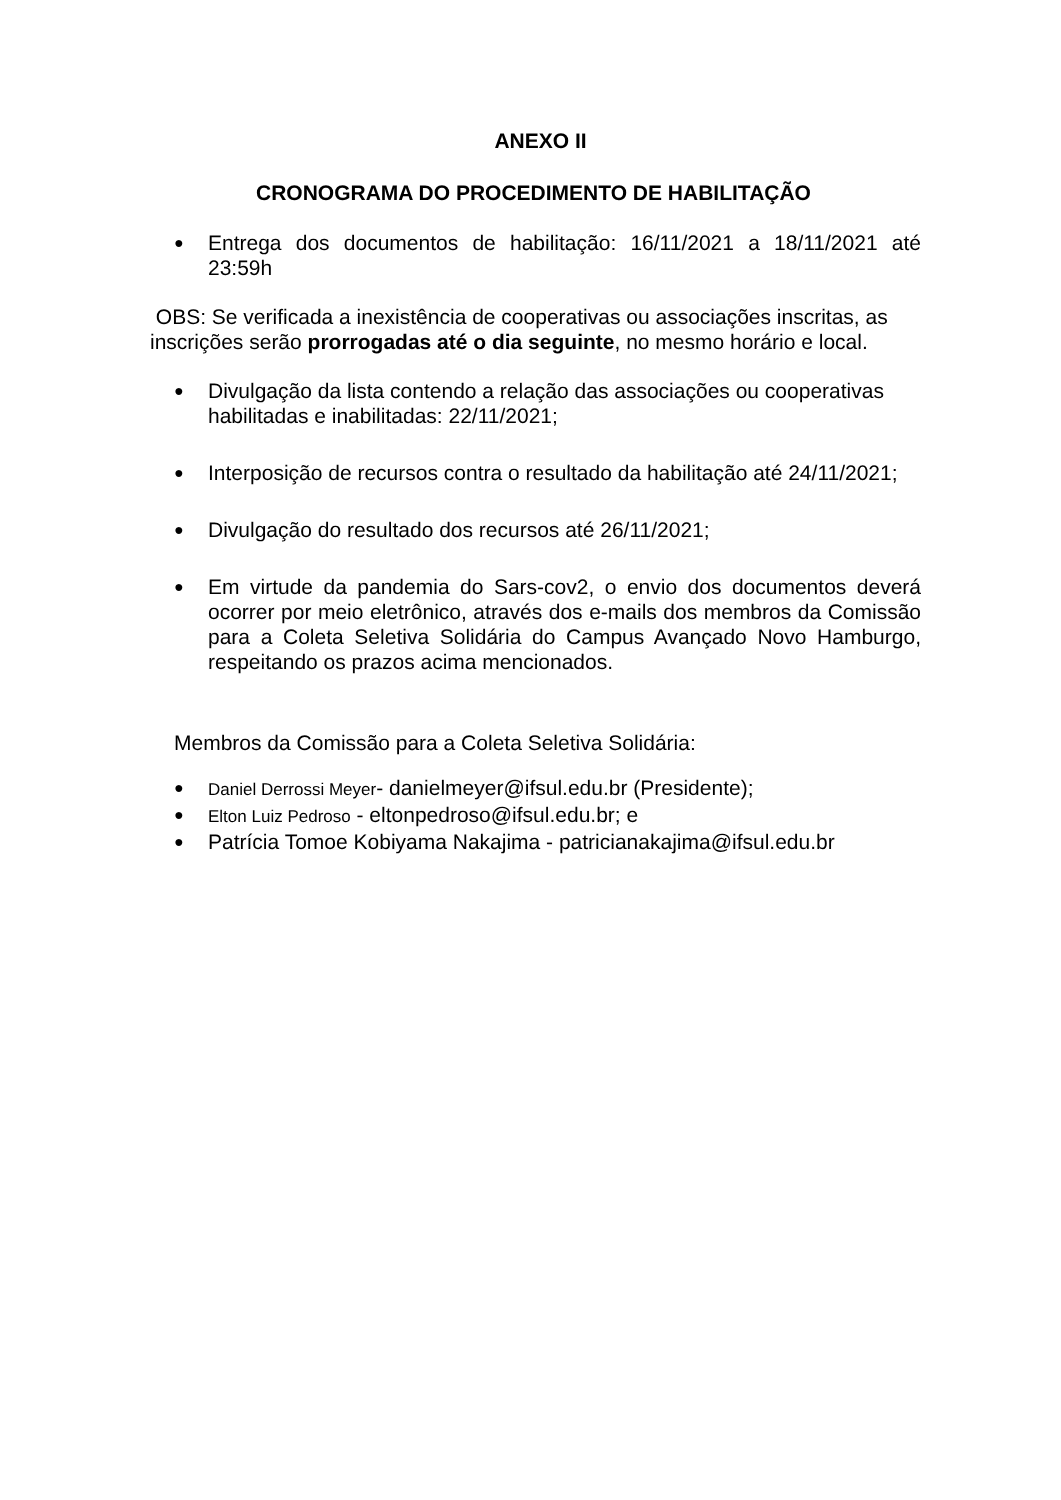ANEXO II
CRONOGRAMA DO PROCEDIMENTO DE HABILITAÇÃO
● Entrega dos documentos de habilitação: 16/11/2021 a 18/11/2021 até 23:59h
OBS: Se verificada a inexistência de cooperativas ou associações inscritas, as inscrições serão prorrogadas até o dia seguinte, no mesmo horário e local.
● Divulgação da lista contendo a relação das associações ou cooperativas habilitadas e inabilitadas: 22/11/2021;
● Interposição de recursos contra o resultado da habilitação até 24/11/2021;
● Divulgação do resultado dos recursos até 26/11/2021;
● Em virtude da pandemia do Sars-cov2, o envio dos documentos deverá ocorrer por meio eletrônico, através dos e-mails dos membros da Comissão para a Coleta Seletiva Solidária do Campus Avançado Novo Hamburgo, respeitando os prazos acima mencionados.
Membros da Comissão para a Coleta Seletiva Solidária:
● Daniel Derrossi Meyer- danielmeyer@ifsul.edu.br (Presidente);
● Elton Luiz Pedroso - eltonpedroso@ifsul.edu.br; e
● Patrícia Tomoe Kobiyama Nakajima - patricianakajima@ifsul.edu.br